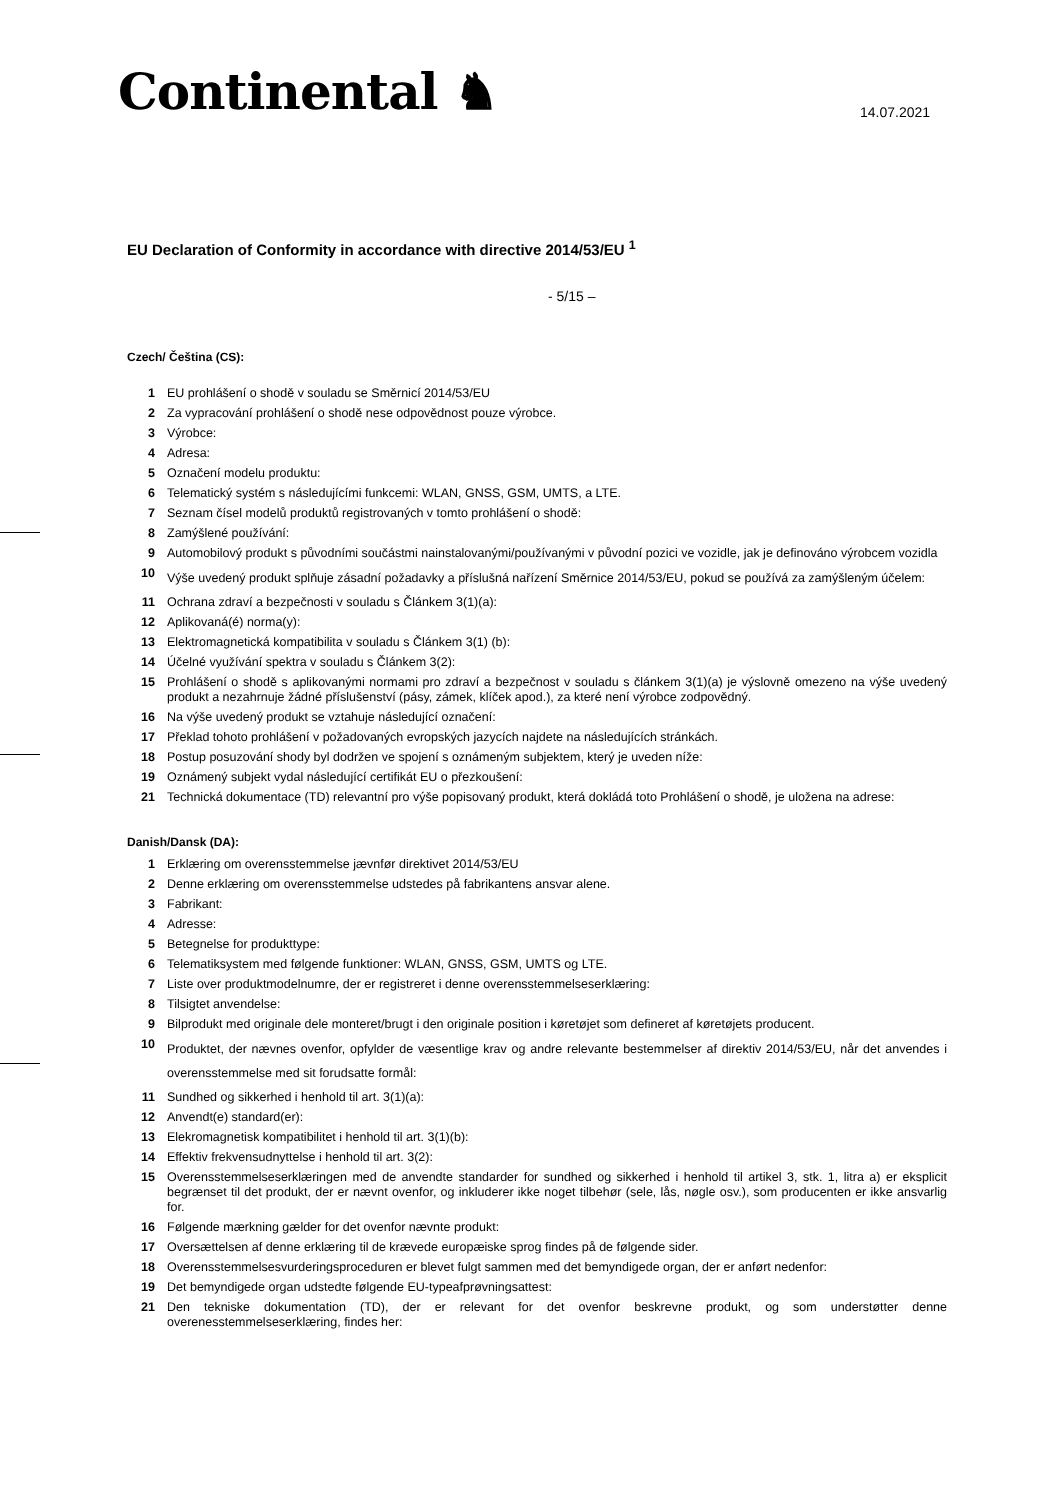Continental ♞ 14.07.2021
EU Declaration of Conformity in accordance with directive 2014/53/EU <sup>1</sup>
- 5/15 –
Czech/ Čeština (CS):
1 EU prohlášení o shodě v souladu se Směrnicí 2014/53/EU
2 Za vypracování prohlášení o shodě nese odpovědnost pouze výrobce.
3 Výrobce:
4 Adresa:
5 Označení modelu produktu:
6 Telematický systém s následujícími funkcemi: WLAN, GNSS, GSM, UMTS, a LTE.
7 Seznam čísel modelů produktů registrovaných v tomto prohlášení o shodě:
8 Zamýšlené používání:
9 Automobilový produkt s původními součástmi nainstalovanými/používanými v původní pozici ve vozidle, jak je definováno výrobcem vozidla
10 Výše uvedený produkt splňuje zásadní požadavky a příslušná nařízení Směrnice 2014/53/EU, pokud se používá za zamýšleným účelem:
11 Ochrana zdraví a bezpečnosti v souladu s Článkem 3(1)(a):
12 Aplikovaná(é) norma(y):
13 Elektromagnetická kompatibilita v souladu s Článkem 3(1) (b):
14 Účelné využívání spektra v souladu s Článkem 3(2):
15 Prohlášení o shodě s aplikovanými normami pro zdraví a bezpečnost v souladu s článkem 3(1)(a) je výslovně omezeno na výše uvedený produkt a nezahrnuje žádné příslušenství (pásy, zámek, klíček apod.), za které není výrobce zodpovědný.
16 Na výše uvedený produkt se vztahuje následující označení:
17 Překlad tohoto prohlášení v požadovaných evropských jazycích najdete na následujících stránkách.
18 Postup posuzování shody byl dodržen ve spojení s oznámeným subjektem, který je uveden níže:
19 Oznámený subjekt vydal následující certifikát EU o přezkoušení:
21 Technická dokumentace (TD) relevantní pro výše popisovaný produkt, která dokládá toto Prohlášení o shodě, je uložena na adrese:
Danish/Dansk (DA):
1 Erklæring om overensstemmelse jævnfør direktivet 2014/53/EU
2 Denne erklæring om overensstemmelse udstedes på fabrikantens ansvar alene.
3 Fabrikant:
4 Adresse:
5 Betegnelse for produkttype:
6 Telematiksystem med følgende funktioner: WLAN, GNSS, GSM, UMTS og LTE.
7 Liste over produktmodelnumre, der er registreret i denne overensstemmelseserklæring:
8 Tilsigtet anvendelse:
9 Bilprodukt med originale dele monteret/brugt i den originale position i køretøjet som defineret af køretøjets producent.
10 Produktet, der nævnes ovenfor, opfylder de væsentlige krav og andre relevante bestemmelser af direktiv 2014/53/EU, når det anvendes i overensstemmelse med sit forudsatte formål:
11 Sundhed og sikkerhed i henhold til art. 3(1)(a):
12 Anvendt(e) standard(er):
13 Elekromagnetisk kompatibilitet i henhold til art. 3(1)(b):
14 Effektiv frekvensudnyttelse i henhold til art. 3(2):
15 Overensstemmelseserklæringen med de anvendte standarder for sundhed og sikkerhed i henhold til artikel 3, stk. 1, litra a) er eksplicit begrænset til det produkt, der er nævnt ovenfor, og inkluderer ikke noget tilbehør (sele, lås, nøgle osv.), som producenten er ikke ansvarlig for.
16 Følgende mærkning gælder for det ovenfor nævnte produkt:
17 Oversættelsen af denne erklæring til de krævede europæiske sprog findes på de følgende sider.
18 Overensstemmelsesvurderingsproceduren er blevet fulgt sammen med det bemyndigede organ, der er anført nedenfor:
19 Det bemyndigede organ udstedte følgende EU-typeafprøvningsattest:
21 Den tekniske dokumentation (TD), der er relevant for det ovenfor beskrevne produkt, og som understøtter denne overenesstemmelseserklæring, findes her: